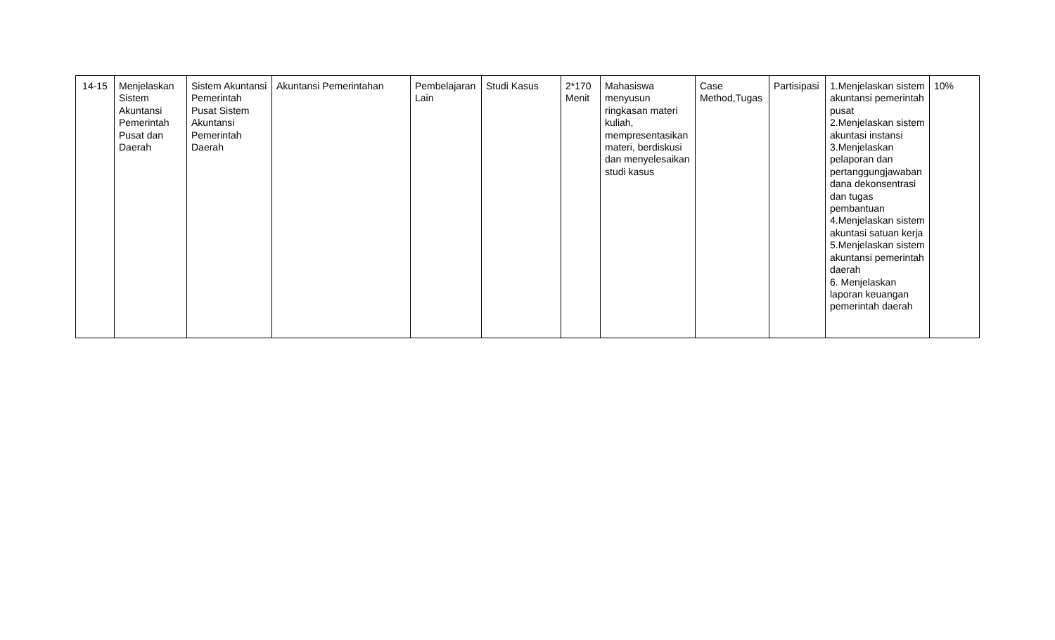| 14-15 | Menjelaskan Sistem Akuntansi Pemerintah Pusat dan Daerah | Sistem Akuntansi Pemerintah Pusat Sistem Akuntansi Pemerintah Daerah | Akuntansi Pemerintahan | Pembelajaran Lain | Studi Kasus | 2*170 Menit | Mahasiswa menyusun ringkasan materi kuliah, mempresentasikan materi, berdiskusi dan menyelesaikan studi kasus | Case Method,Tugas | Partisipasi | 1.Menjelaskan sistem akuntansi pemerintah pusat 2.Menjelaskan sistem akuntasi instansi 3.Menjelaskan pelaporan dan pertanggungjawaban dana dekonsentrasi dan tugas pembantuan 4.Menjelaskan sistem akuntasi satuan kerja 5.Menjelaskan sistem akuntansi pemerintah daerah 6. Menjelaskan laporan keuangan pemerintah daerah | 10% |